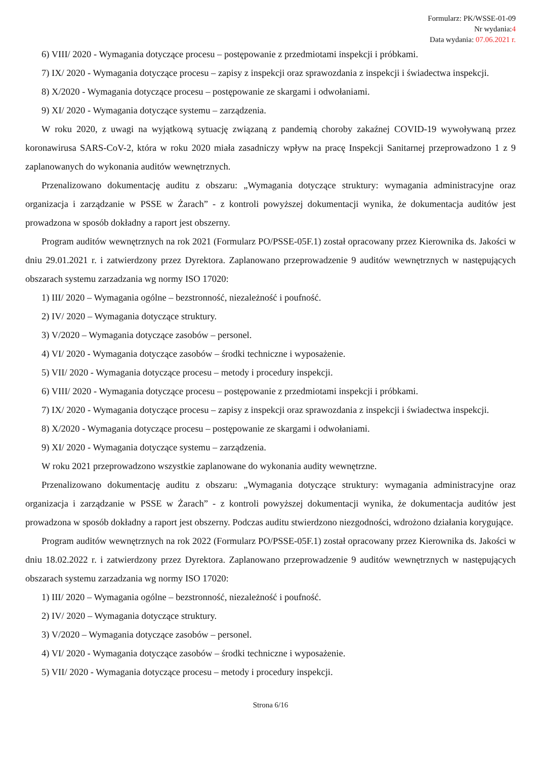Formularz: PK/WSSE-01-09
Nr wydania:4
Data wydania: 07.06.2021 r.
6) VIII/ 2020 - Wymagania dotyczące procesu – postępowanie z przedmiotami inspekcji i próbkami.
7) IX/ 2020 - Wymagania dotyczące procesu – zapisy z inspekcji oraz sprawozdania z inspekcji i świadectwa inspekcji.
8) X/2020 - Wymagania dotyczące procesu – postępowanie ze skargami i odwołaniami.
9) XI/ 2020 - Wymagania dotyczące systemu – zarządzenia.
W roku 2020, z uwagi na wyjątkową sytuację związaną z pandemią choroby zakaźnej COVID-19 wywoływaną przez koronawirusa SARS-CoV-2, która w roku 2020 miała zasadniczy wpływ na pracę Inspekcji Sanitarnej przeprowadzono 1 z 9 zaplanowanych do wykonania auditów wewnętrznych.
Przenalizowano dokumentację auditu z obszaru: „Wymagania dotyczące struktury: wymagania administracyjne oraz organizacja i zarządzanie w PSSE w Żarach” - z kontroli powyższej dokumentacji wynika, że dokumentacja auditów jest prowadzona w sposób dokładny a raport jest obszerny.
Program auditów wewnętrznych na rok 2021 (Formularz PO/PSSE-05F.1) został opracowany przez Kierownika ds. Jakości w dniu 29.01.2021 r. i zatwierdzony przez Dyrektora. Zaplanowano przeprowadzenie 9 auditów wewnętrznych w następujących obszarach systemu zarzadzania wg normy ISO 17020:
1) III/ 2020 – Wymagania ogólne – bezstronność, niezależność i poufność.
2) IV/ 2020 – Wymagania dotyczące struktury.
3) V/2020 – Wymagania dotyczące zasobów – personel.
4) VI/ 2020 - Wymagania dotyczące zasobów – środki techniczne i wyposażenie.
5) VII/ 2020 - Wymagania dotyczące procesu – metody i procedury inspekcji.
6) VIII/ 2020 - Wymagania dotyczące procesu – postępowanie z przedmiotami inspekcji i próbkami.
7) IX/ 2020 - Wymagania dotyczące procesu – zapisy z inspekcji oraz sprawozdania z inspekcji i świadectwa inspekcji.
8) X/2020 - Wymagania dotyczące procesu – postępowanie ze skargami i odwołaniami.
9) XI/ 2020 - Wymagania dotyczące systemu – zarządzenia.
W roku 2021 przeprowadzono wszystkie zaplanowane do wykonania audity wewnętrzne.
Przenalizowano dokumentację auditu z obszaru: „Wymagania dotyczące struktury: wymagania administracyjne oraz organizacja i zarządzanie w PSSE w Żarach” - z kontroli powyższej dokumentacji wynika, że dokumentacja auditów jest prowadzona w sposób dokładny a raport jest obszerny. Podczas auditu stwierdzono niezgodności, wdrożono działania korygujące.
Program auditów wewnętrznych na rok 2022 (Formularz PO/PSSE-05F.1) został opracowany przez Kierownika ds. Jakości w dniu 18.02.2022 r. i zatwierdzony przez Dyrektora. Zaplanowano przeprowadzenie 9 auditów wewnętrznych w następujących obszarach systemu zarzadzania wg normy ISO 17020:
1) III/ 2020 – Wymagania ogólne – bezstronność, niezależność i poufność.
2) IV/ 2020 – Wymagania dotyczące struktury.
3) V/2020 – Wymagania dotyczące zasobów – personel.
4) VI/ 2020 - Wymagania dotyczące zasobów – środki techniczne i wyposażenie.
5) VII/ 2020 - Wymagania dotyczące procesu – metody i procedury inspekcji.
Strona 6/16